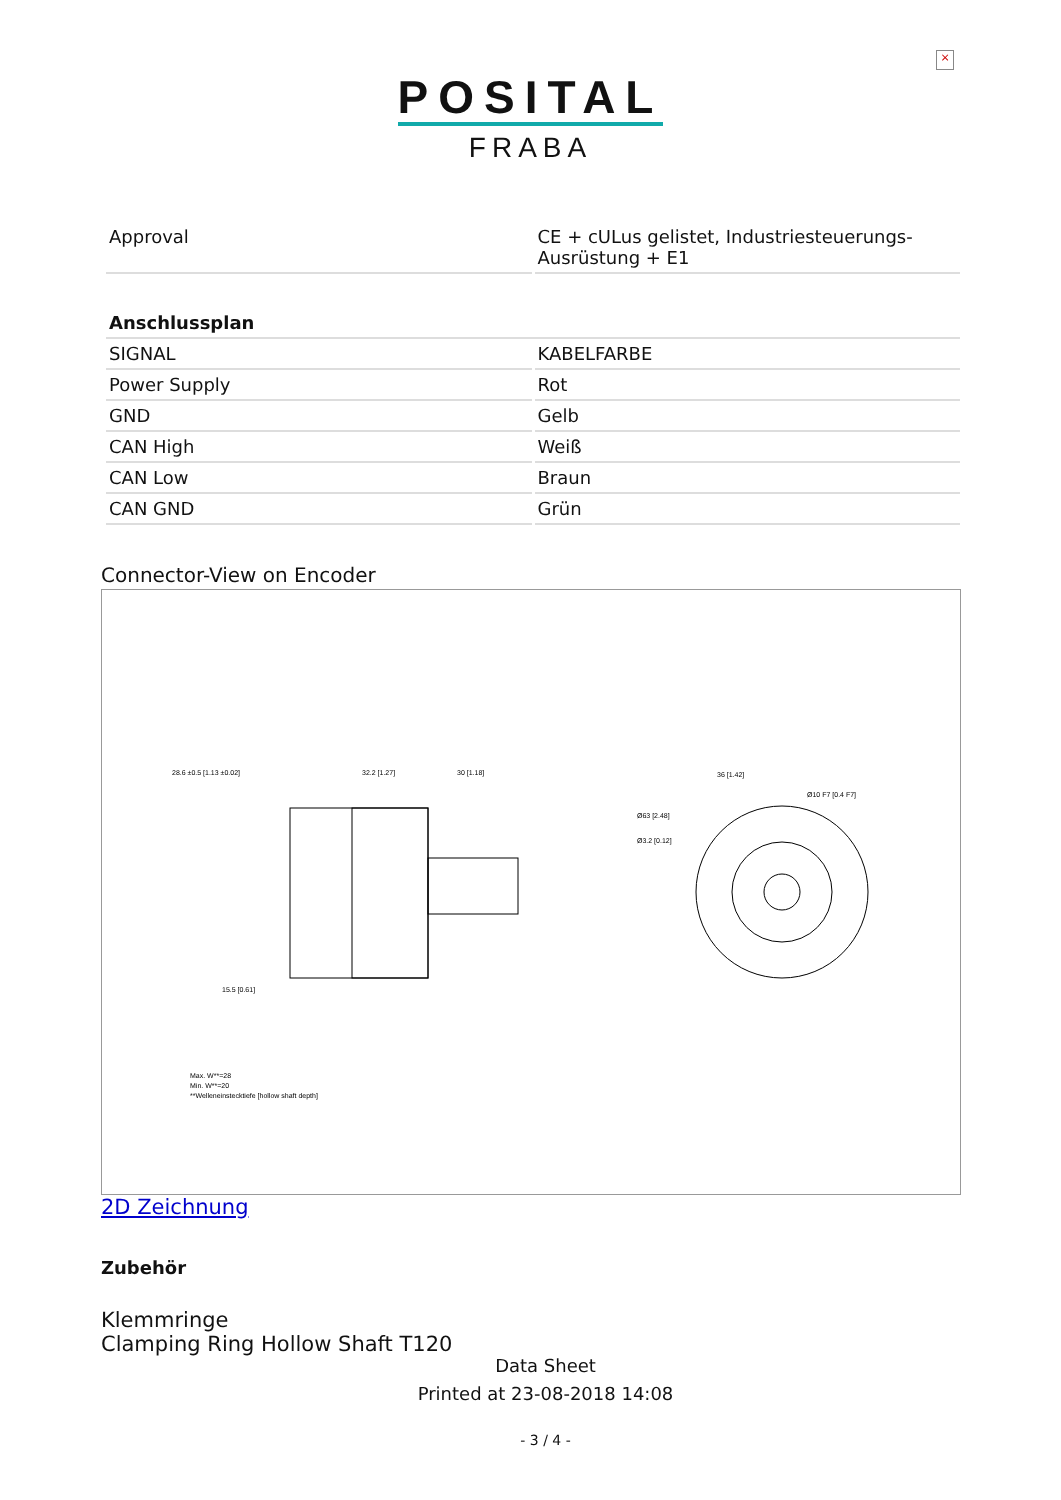×
POSITAL
FRABA
| Approval | CE + cULus gelistet, Industriesteuerungs-Ausrüstung + E1 |
| Anschlussplan | |
| SIGNAL | KABELFARBE |
| Power Supply | Rot |
| GND | Gelb |
| CAN High | Weiß |
| CAN Low | Braun |
| CAN GND | Grün |
Connector-View on Encoder
28.6 ±0.5 [1.13 ±0.02]
32.2 [1.27]
30 [1.18]
36 [1.42]
Ø10 F7 [0.4 F7]
Ø63 [2.48]
Ø3.2 [0.12]
15.5 [0.61]
Max. W**=28
Min. W**=20
**Welleneinstecktiefe [hollow shaft depth]
2D Zeichnung
Zubehör
Klemmringe
Clamping Ring Hollow Shaft T120
Data Sheet
Printed at 23-08-2018 14:08
- 3 / 4 -